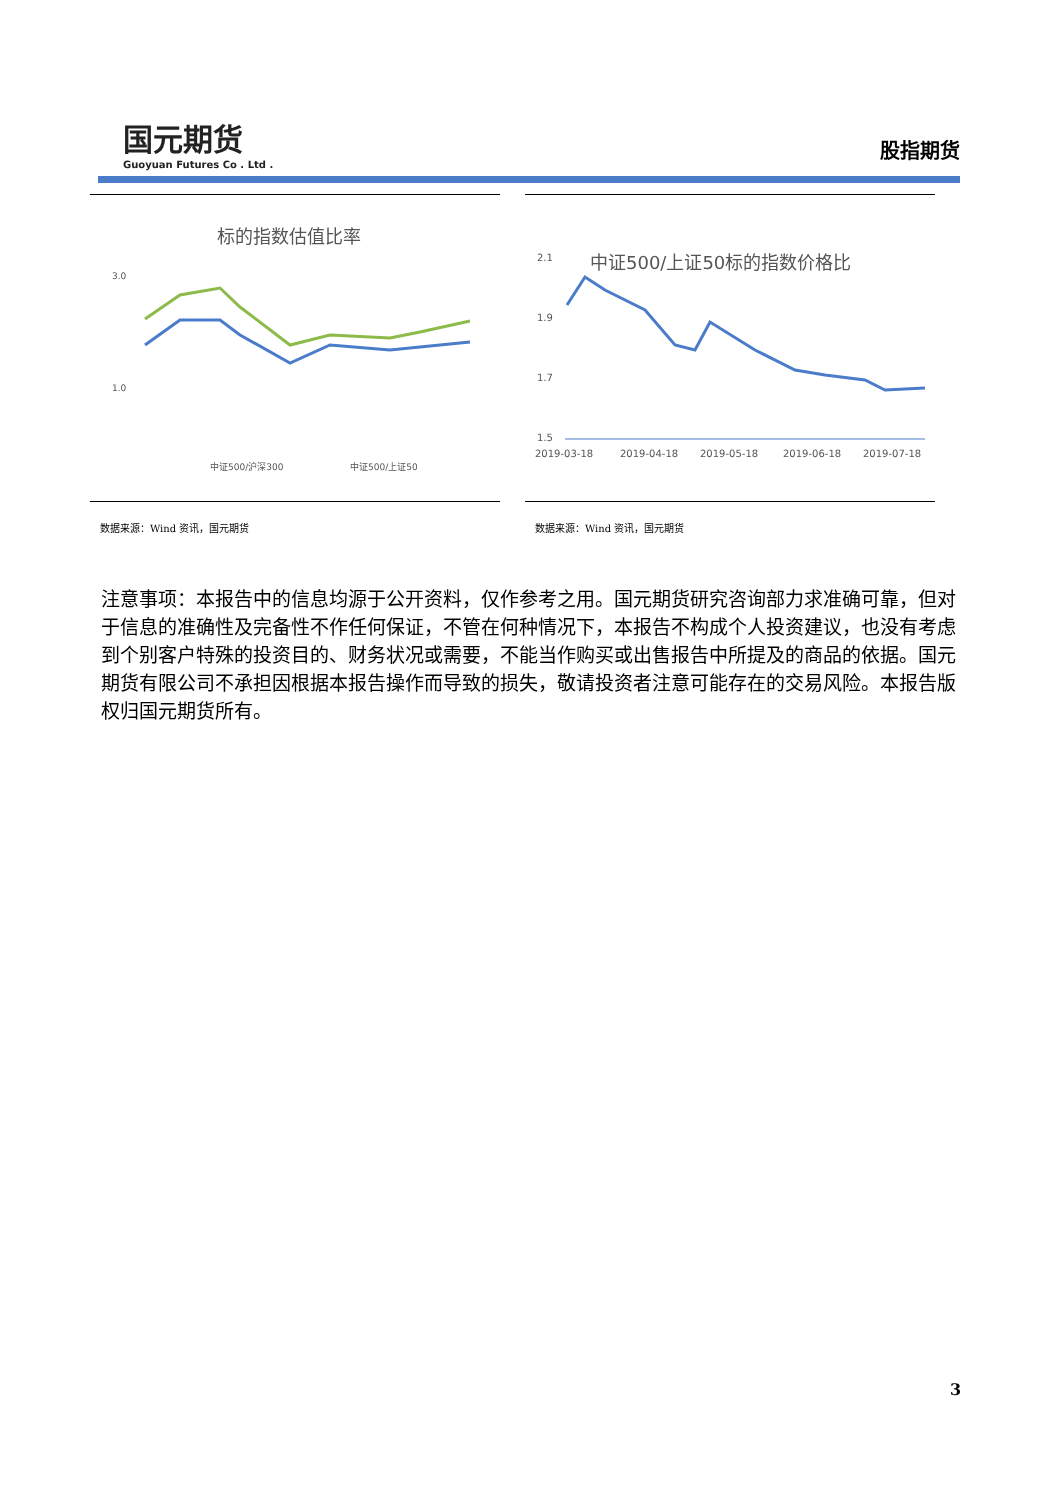国元期货
Guoyuan Futures Co . Ltd .
股指期货
标的指数估值比率
3.0
1.0
中证500/沪深300
中证500/上证50
数据来源：Wind 资讯，国元期货
中证500/上证50标的指数价格比
2.1
1.9
1.7
1.5
2019-03-18
2019-04-18
2019-05-18
2019-06-18
2019-07-18
数据来源：Wind 资讯，国元期货
注意事项：本报告中的信息均源于公开资料，仅作参考之用。国元期货研究咨询部力求准确可靠，但对于信息的准确性及完备性不作任何保证，不管在何种情况下，本报告不构成个人投资建议，也没有考虑到个别客户特殊的投资目的、财务状况或需要，不能当作购买或出售报告中所提及的商品的依据。国元期货有限公司不承担因根据本报告操作而导致的损失，敬请投资者注意可能存在的交易风险。本报告版权归国元期货所有。
3